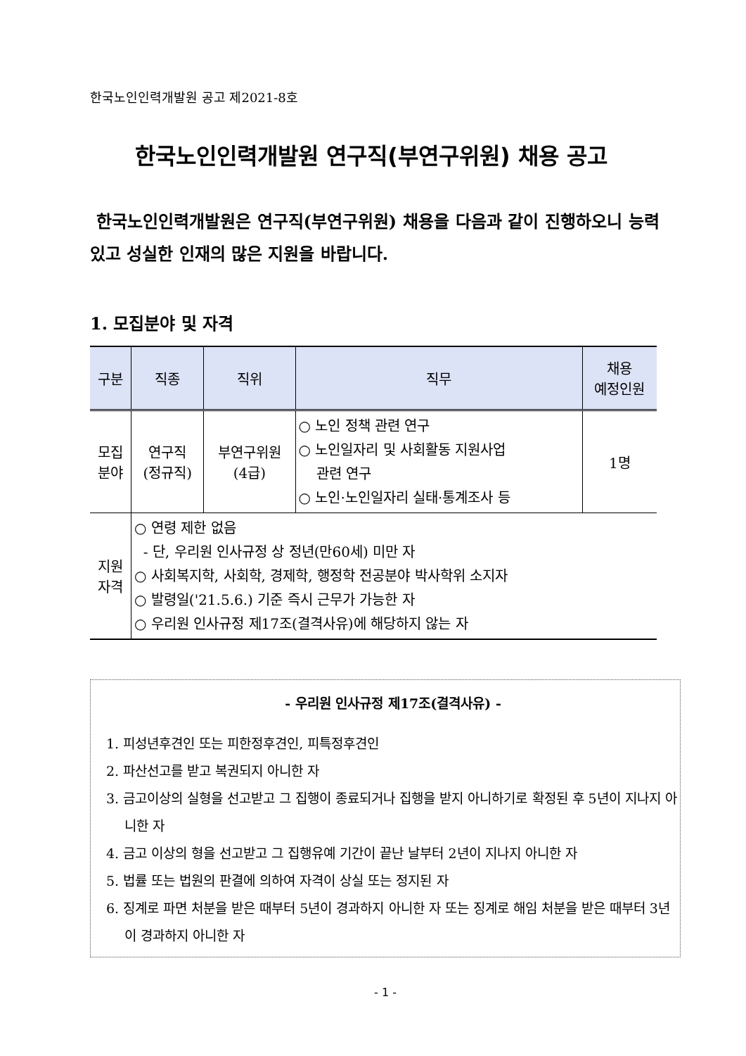한국노인인력개발원 공고 제2021-8호
한국노인인력개발원 연구직(부연구위원) 채용 공고
한국노인인력개발원은 연구직(부연구위원) 채용을 다음과 같이 진행하오니 능력 있고 성실한 인재의 많은 지원을 바랍니다.
1. 모집분야 및 자격
| 구분 | 직종 | 직위 | 직무 | 채용 예정인원 |
| --- | --- | --- | --- | --- |
| 모집 분야 | 연구직 (정규직) | 부연구위원 (4급) | ○ 노인 정책 관련 연구 ○ 노인일자리 및 사회활동 지원사업 관련 연구 ○ 노인·노인일자리 실태·통계조사 등 | 1명 |
| 지원 자격 | ○ 연령 제한 없음 - 단, 우리원 인사규정 상 정년(만60세) 미만 자 ○ 사회복지학, 사회학, 경제학, 행정학 전공분야 박사학위 소지자 ○ 발령일('21.5.6.) 기준 즉시 근무가 가능한 자 ○ 우리원 인사규정 제17조(결격사유)에 해당하지 않는 자 | | | |
- 우리원 인사규정 제17조(결격사유) -
1. 피성년후견인 또는 피한정후견인, 피특정후견인
2. 파산선고를 받고 복권되지 아니한 자
3. 금고이상의 실형을 선고받고 그 집행이 종료되거나 집행을 받지 아니하기로 확정된 후 5년이 지나지 아니한 자
4. 금고 이상의 형을 선고받고 그 집행유예 기간이 끝난 날부터 2년이 지나지 아니한 자
5. 법률 또는 법원의 판결에 의하여 자격이 상실 또는 정지된 자
6. 징계로 파면 처분을 받은 때부터 5년이 경과하지 아니한 자 또는 징계로 해임 처분을 받은 때부터 3년이 경과하지 아니한 자
- 1 -